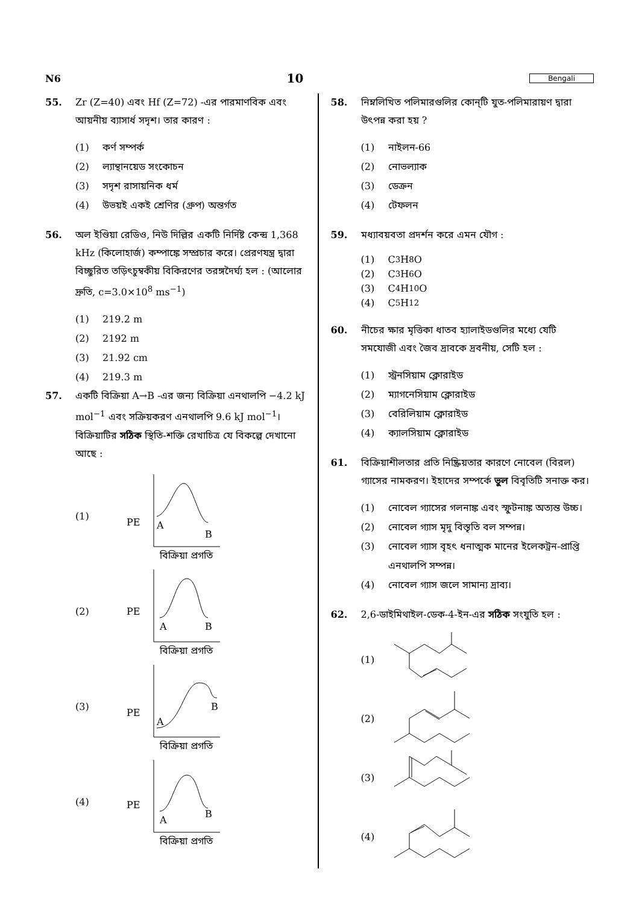N6 10 Bengali
55. Zr (Z=40) এবং Hf (Z=72) -এর পারমাণবিক এবং আয়নীয় ব্যাসার্ধ সদৃশ। তার কারণ :
(1) কর্ণ সম্পর্ক
(2) ল্যান্থানয়েড সংকোচন
(3) সদৃশ রাসায়নিক ধর্ম
(4) উভয়ই একই শ্রেণির (গ্রুপ) অন্তর্গত
56. অল ইণ্ডিয়া রেডিও, নিউ দিল্লির একটি নির্দিষ্ট কেন্দ্র 1,368 kHz (কিলোহার্জ) কম্পাঙ্কে সম্প্রচার করে। প্রেরণযন্ত্র দ্বারা বিচ্ছুরিত তড়িৎচুম্বকীয় বিকিরণের তরঙ্গদৈর্ঘ্য হল : (আলোর দ্রুতি, c=3.0×10<sup>8</sup> ms<sup>−1</sup>)
(1) 219.2 m
(2) 2192 m
(3) 21.92 cm
(4) 219.3 m
57. একটি বিক্রিয়া A→B -এর জন্য বিক্রিয়া এনথালপি −4.2 kJ mol<sup>−1</sup> এবং সক্রিয়করণ এনথালপি 9.6 kJ mol<sup>−1</sup>। বিক্রিয়াটির সঠিক স্থিতি-শক্তি রেখাচিত্র যে বিকল্পে দেখানো আছে :
(1)
PE
A
B
বিক্রিয়া প্রগতি
(2)
PE
A
B
বিক্রিয়া প্রগতি
(3)
PE
A
B
বিক্রিয়া প্রগতি
(4)
PE
A
B
বিক্রিয়া প্রগতি
58. নিম্নলিখিত পলিমারগুলির কোন্‌টি যুত-পলিমারায়ণ দ্বারা উৎপন্ন করা হয় ?
(1) নাইলন-66
(2) নোভল্যাক
(3) ডেক্রন
(4) টেফলন
59. মধ্যাবয়বতা প্রদর্শন করে এমন যৌগ :
(1) C<sub>3</sub>H<sub>8</sub>O
(2) C<sub>3</sub>H<sub>6</sub>O
(3) C<sub>4</sub>H<sub>10</sub>O
(4) C<sub>5</sub>H<sub>12</sub>
60. নীচের ক্ষার মৃত্তিকা ধাতব হ্যালাইডগুলির মধ্যে যেটি সমযোজী এবং জৈব দ্রাবকে দ্রবনীয়, সেটি হল :
(1) স্ট্রনসিয়াম ক্লোরাইড
(2) ম্যাগনেসিয়াম ক্লোরাইড
(3) বেরিলিয়াম ক্লোরাইড
(4) ক্যালসিয়াম ক্লোরাইড
61. বিক্রিয়াশীলতার প্রতি নিষ্ক্রিয়তার কারণে নোবেল (বিরল) গ্যাসের নামকরণ। ইহাদের সম্পর্কে ভুল বিবৃতিটি সনাক্ত কর।
(1) নোবেল গ্যাসের গলনাঙ্ক এবং স্ফুটনাঙ্ক অত্যন্ত উচ্চ।
(2) নোবেল গ্যাস মৃদু বিস্তৃতি বল সম্পন্ন।
(3) নোবেল গ্যাস বৃহৎ ধনাত্মক মানের ইলেকট্রন-প্রাপ্তি এনথালপি সম্পন্ন।
(4) নোবেল গ্যাস জলে সামান্য দ্রাব্য।
62. 2,6-ডাইমিথাইল-ডেক-4-ইন-এর সঠিক সংযুতি হল :
(1)
(2)
(3)
(4)